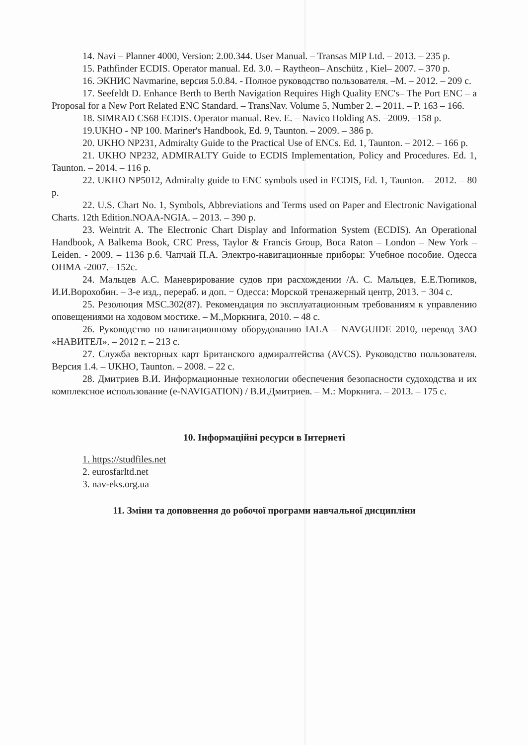14. Navi – Planner 4000, Version: 2.00.344. User Manual. – Transas MIP Ltd. – 2013. – 235 p.
15. Pathfinder ECDIS. Operator manual. Ed. 3.0. – Raytheon– Anschütz , Kiel– 2007. – 370 p.
16. ЭКНИС Navmarine, версия 5.0.84. - Полное руководство пользователя. –М. – 2012. – 209 с.
17. Seefeldt D. Enhance Berth to Berth Navigation Requires High Quality ENC's– The Port ENC – a Proposal for a New Port Related ENC Standard. – TransNav. Volume 5, Number 2. – 2011. – P. 163 – 166.
18. SIMRAD CS68 ECDIS. Operator manual. Rev. E. – Navico Holding AS. –2009. –158 p.
19.UKHO - NP 100. Mariner's Handbook, Ed. 9, Taunton. – 2009. – 386 p.
20. UKHO NP231, Admiralty Guide to the Practical Use of ENCs. Ed. 1, Taunton. – 2012. – 166 p.
21. UKHO NP232, ADMIRALTY Guide to ECDIS Implementation, Policy and Procedures. Ed. 1, Taunton. – 2014. – 116 p.
22. UKHO NP5012, Admiralty guide to ENC symbols used in ECDIS, Ed. 1, Taunton. – 2012. – 80 p.
22. U.S. Chart No. 1, Symbols, Abbreviations and Terms used on Paper and Electronic Navigational Charts. 12th Edition.NOAA-NGIA. – 2013. – 390 p.
23. Weintrit A. The Electronic Chart Display and Information System (ECDIS). An Operational Handbook, A Balkema Book, CRC Press, Taylor & Francis Group, Boca Raton – London – New York – Leiden. - 2009. – 1136 p.6. Чапчай П.А. Электро-навигационные приборы: Учебное пособие. Одесса ОНМА -2007.– 152с.
24. Мальцев А.С. Маневрирование судов при расхождении /А. С. Мальцев, Е.Е.Тюпиков, И.И.Ворохобин. – 3-е изд., перераб. и доп. − Одесса: Морской тренажерный центр, 2013. − 304 с.
25. Резолюция MSC.302(87). Рекомендация по эксплуатационным требованиям к управлению оповещениями на ходовом мостике. – М.,Моркнига, 2010. – 48 с.
26. Руководство по навигационному оборудованию IALA – NAVGUIDE 2010, перевод ЗАО «НАВИТЕЛ». – 2012 г. – 213 с.
27. Служба векторных карт Британского адмиралтейства (AVCS). Руководство пользователя. Версия 1.4. – UKHO, Taunton. – 2008. – 22 с.
28. Дмитриев В.И. Информационные технологии обеспечения безопасности судоходства и их комплексное использование (e-NAVIGATION) / В.И.Дмитриев. – М.: Моркнига. – 2013. – 175 с.
10. Інформаційні ресурси в Інтернеті
1. https://studfiles.net
2. eurosfarltd.net
3. nav-eks.org.ua
11. Зміни та доповнення до робочої програми навчальної дисципліни